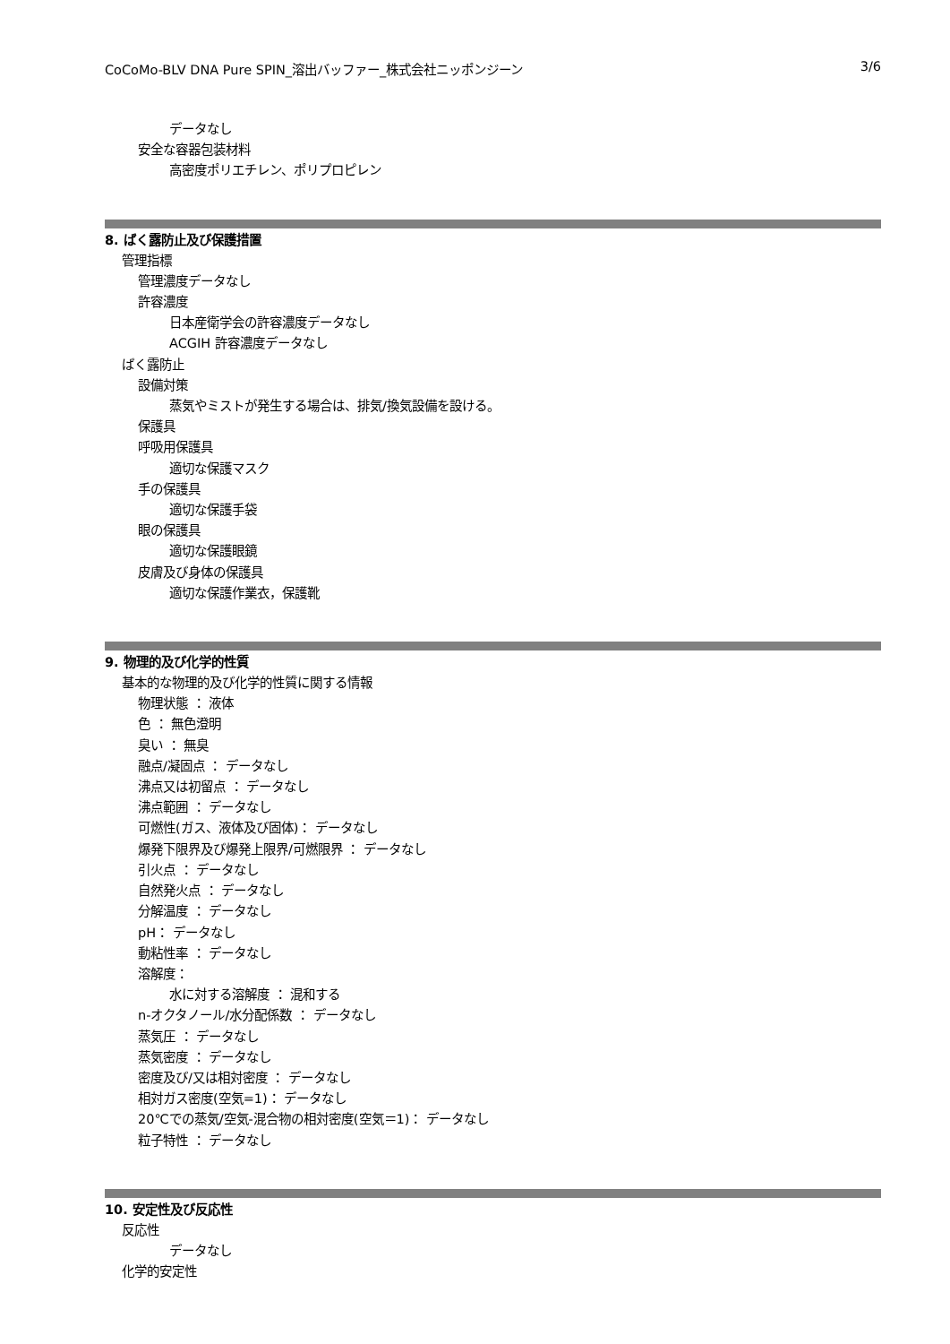CoCoMo-BLV DNA Pure SPIN_溶出バッファー_株式会社ニッポンジーン 3/6
データなし
安全な容器包装材料
高密度ポリエチレン、ポリプロピレン
8. ばく露防止及び保護措置
管理指標
管理濃度データなし
許容濃度
日本産衛学会の許容濃度データなし
ACGIH 許容濃度データなし
ばく露防止
設備対策
蒸気やミストが発生する場合は、排気/換気設備を設ける。
保護具
呼吸用保護具
適切な保護マスク
手の保護具
適切な保護手袋
眼の保護具
適切な保護眼鏡
皮膚及び身体の保護具
適切な保護作業衣，保護靴
9. 物理的及び化学的性質
基本的な物理的及び化学的性質に関する情報
物理状態 ： 液体
色 ： 無色澄明
臭い ： 無臭
融点/凝固点 ： データなし
沸点又は初留点 ： データなし
沸点範囲 ： データなし
可燃性(ガス、液体及び固体)： データなし
爆発下限界及び爆発上限界/可燃限界 ： データなし
引火点 ： データなし
自然発火点 ： データなし
分解温度 ： データなし
pH： データなし
動粘性率 ： データなし
溶解度：
水に対する溶解度 ： 混和する
n-オクタノール/水分配係数 ： データなし
蒸気圧 ： データなし
蒸気密度 ： データなし
密度及び/又は相対密度 ： データなし
相対ガス密度(空気=1)： データなし
20℃での蒸気/空気-混合物の相対密度(空気＝1)： データなし
粒子特性 ： データなし
10. 安定性及び反応性
反応性
データなし
化学的安定性